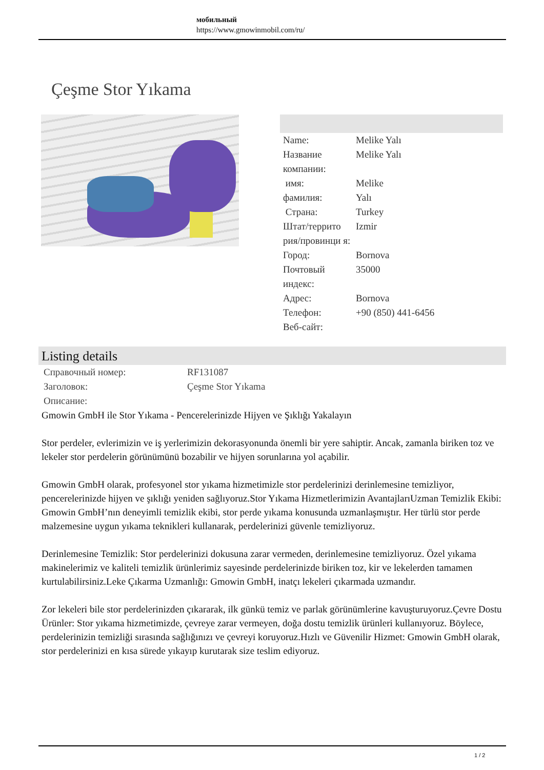мобильный
https://www.gmowinmobil.com/ru/
Çeşme Stor Yıkama
| Name: | Melike Yalı |
| Название компании: | Melike Yalı |
| имя: | Melike |
| фамилия: | Yalı |
| Страна: | Turkey |
| Штат/террито рия/провинци я: | Izmir |
| Город: | Bornova |
| Почтовый индекс: | 35000 |
| Адрес: | Bornova |
| Телефон: | +90 (850) 441-6456 |
| Веб-сайт: | |
Listing details
| Справочный номер: | RF131087 |
| Заголовок: | Çeşme Stor Yıkama |
| Описание: | |
Gmowin GmbH ile Stor Yıkama - Pencerelerinizde Hijyen ve Şıklığı Yakalayın
Stor perdeler, evlerimizin ve iş yerlerimizin dekorasyonunda önemli bir yere sahiptir. Ancak, zamanla biriken toz ve lekeler stor perdelerin görünümünü bozabilir ve hijyen sorunlarına yol açabilir.
Gmowin GmbH olarak, profesyonel stor yıkama hizmetimizle stor perdelerinizi derinlemesine temizliyor, pencerelerinizde hijyen ve şıklığı yeniden sağlıyoruz.Stor Yıkama Hizmetlerimizin AvantajlarıUzman Temizlik Ekibi: Gmowin GmbH’nın deneyimli temizlik ekibi, stor perde yıkama konusunda uzmanlaşmıştır. Her türlü stor perde malzemesine uygun yıkama teknikleri kullanarak, perdelerinizi güvenle temizliyoruz.
Derinlemesine Temizlik: Stor perdelerinizi dokusuna zarar vermeden, derinlemesine temizliyoruz. Özel yıkama makinelerimiz ve kaliteli temizlik ürünlerimiz sayesinde perdelerinizde biriken toz, kir ve lekelerden tamamen kurtulabilirsiniz.Leke Çıkarma Uzmanlığı: Gmowin GmbH, inatçı lekeleri çıkarmada uzmandır.
Zor lekeleri bile stor perdelerinizden çıkararak, ilk günkü temiz ve parlak görünümlerine kavuşturuyoruz.Çevre Dostu Ürünler: Stor yıkama hizmetimizde, çevreye zarar vermeyen, doğa dostu temizlik ürünleri kullanıyoruz. Böylece, perdelerinizin temizliği sırasında sağlığınızı ve çevreyi koruyoruz.Hızlı ve Güvenilir Hizmet: Gmowin GmbH olarak, stor perdelerinizi en kısa sürede yıkayıp kurutarak size teslim ediyoruz.
1 / 2